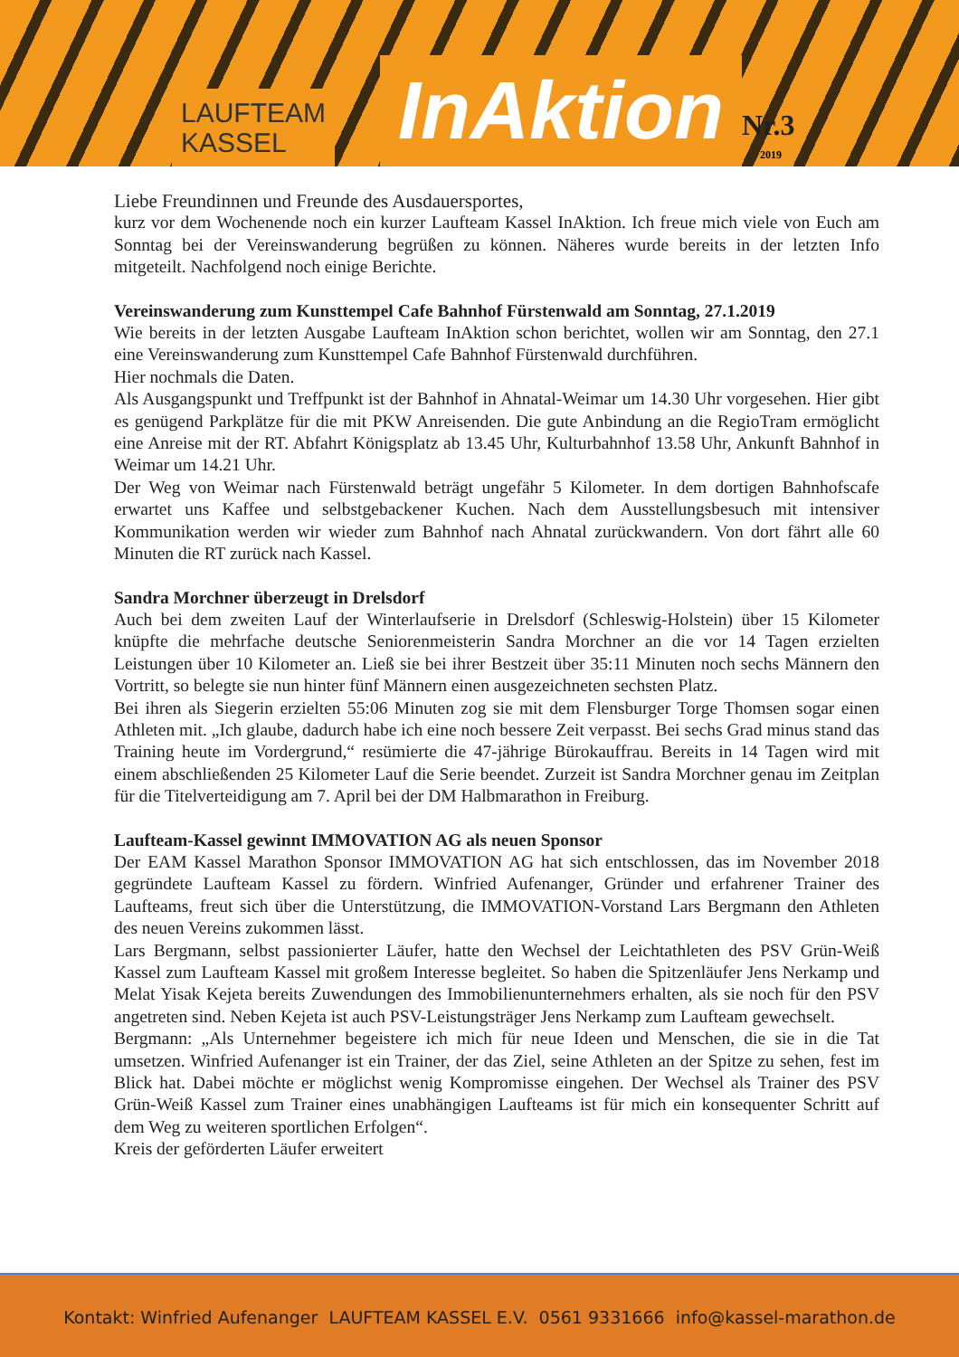LAUFTEAM
KASSEL
InAktion
Nr.3
2019
Liebe Freundinnen und Freunde des Ausdauersportes,
kurz vor dem Wochenende noch ein kurzer Laufteam Kassel InAktion. Ich freue mich viele von Euch am Sonntag bei der Vereinswanderung begrüßen zu können. Näheres wurde bereits in der letzten Info mitgeteilt. Nachfolgend noch einige Berichte.
Vereinswanderung zum Kunsttempel Cafe Bahnhof Fürstenwald am Sonntag, 27.1.2019
Wie bereits in der letzten Ausgabe Laufteam InAktion schon berichtet, wollen wir am Sonntag, den 27.1 eine Vereinswanderung zum Kunsttempel Cafe Bahnhof Fürstenwald durchführen.
Hier nochmals die Daten.
Als Ausgangspunkt und Treffpunkt ist der Bahnhof in Ahnatal-Weimar um 14.30 Uhr vorgesehen. Hier gibt es genügend Parkplätze für die mit PKW Anreisenden. Die gute Anbindung an die RegioTram ermöglicht eine Anreise mit der RT. Abfahrt Königsplatz ab 13.45 Uhr, Kulturbahnhof 13.58 Uhr, Ankunft Bahnhof in Weimar um 14.21 Uhr.
Der Weg von Weimar nach Fürstenwald beträgt ungefähr 5 Kilometer. In dem dortigen Bahnhofscafe erwartet uns Kaffee und selbstgebackener Kuchen. Nach dem Ausstellungsbesuch mit intensiver Kommunikation werden wir wieder zum Bahnhof nach Ahnatal zurückwandern. Von dort fährt alle 60 Minuten die RT zurück nach Kassel.
Sandra Morchner überzeugt in Drelsdorf
Auch bei dem zweiten Lauf der Winterlaufserie in Drelsdorf (Schleswig-Holstein) über 15 Kilometer knüpfte die mehrfache deutsche Seniorenmeisterin Sandra Morchner an die vor 14 Tagen erzielten Leistungen über 10 Kilometer an. Ließ sie bei ihrer Bestzeit über 35:11 Minuten noch sechs Männern den Vortritt, so belegte sie nun hinter fünf Männern einen ausgezeichneten sechsten Platz.
Bei ihren als Siegerin erzielten 55:06 Minuten zog sie mit dem Flensburger Torge Thomsen sogar einen Athleten mit. „Ich glaube, dadurch habe ich eine noch bessere Zeit verpasst. Bei sechs Grad minus stand das Training heute im Vordergrund,“ resümierte die 47-jährige Bürokauffrau. Bereits in 14 Tagen wird mit einem abschließenden 25 Kilometer Lauf die Serie beendet. Zurzeit ist Sandra Morchner genau im Zeitplan für die Titelverteidigung am 7. April bei der DM Halbmarathon in Freiburg.
Laufteam-Kassel gewinnt IMMOVATION AG als neuen Sponsor
Der EAM Kassel Marathon Sponsor IMMOVATION AG hat sich entschlossen, das im November 2018 gegründete Laufteam Kassel zu fördern. Winfried Aufenanger, Gründer und erfahrener Trainer des Laufteams, freut sich über die Unterstützung, die IMMOVATION-Vorstand Lars Bergmann den Athleten des neuen Vereins zukommen lässt.
Lars Bergmann, selbst passionierter Läufer, hatte den Wechsel der Leichtathleten des PSV Grün-Weiß Kassel zum Laufteam Kassel mit großem Interesse begleitet. So haben die Spitzenläufer Jens Nerkamp und Melat Yisak Kejeta bereits Zuwendungen des Immobilienunternehmers erhalten, als sie noch für den PSV angetreten sind. Neben Kejeta ist auch PSV-Leistungsträger Jens Nerkamp zum Laufteam gewechselt.
Bergmann: „Als Unternehmer begeistere ich mich für neue Ideen und Menschen, die sie in die Tat umsetzen. Winfried Aufenanger ist ein Trainer, der das Ziel, seine Athleten an der Spitze zu sehen, fest im Blick hat. Dabei möchte er möglichst wenig Kompromisse eingehen. Der Wechsel als Trainer des PSV Grün-Weiß Kassel zum Trainer eines unabhängigen Laufteams ist für mich ein konsequenter Schritt auf dem Weg zu weiteren sportlichen Erfolgen“.
Kreis der geförderten Läufer erweitert
Kontakt: Winfried Aufenanger LAUFTEAM KASSEL E.V. 0561 9331666 info@kassel-marathon.de